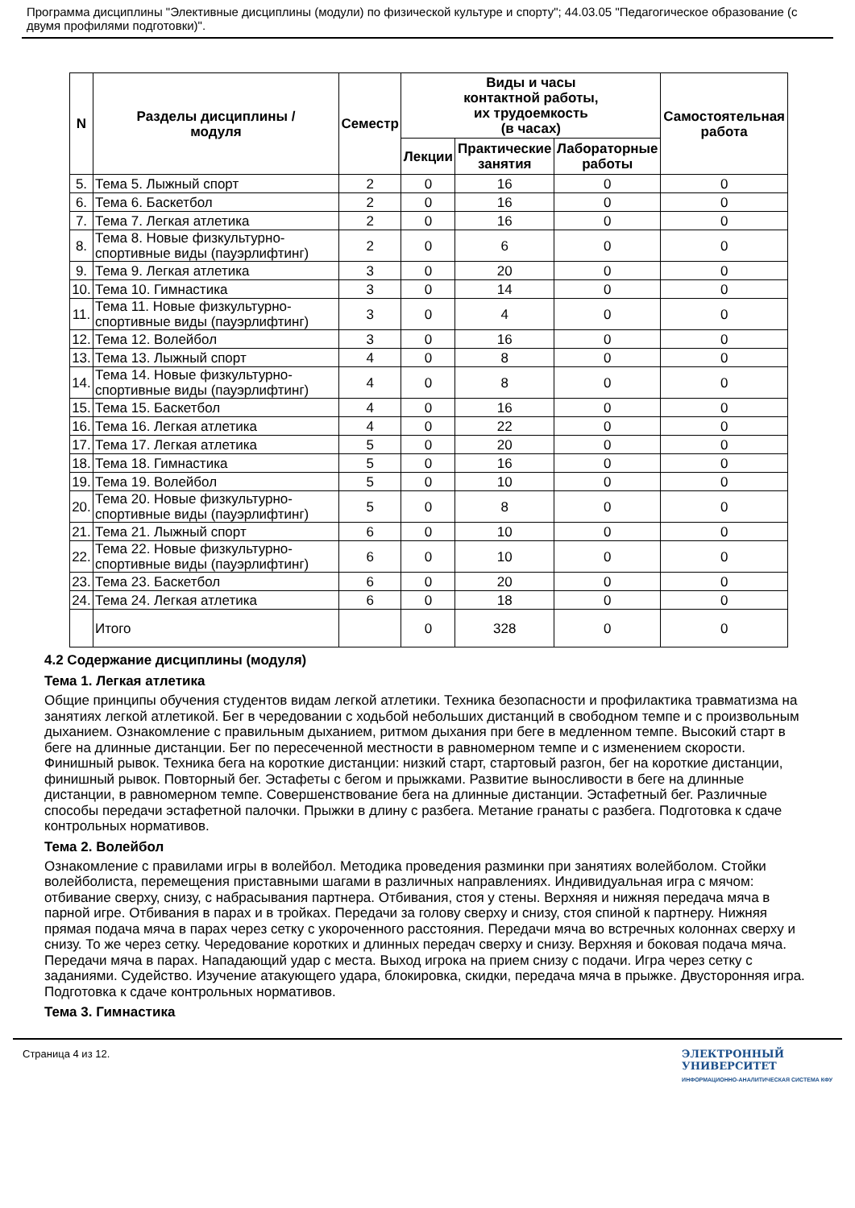Программа дисциплины "Элективные дисциплины (модули) по физической культуре и спорту"; 44.03.05 "Педагогическое образование (с двумя профилями подготовки)".
| N | Разделы дисциплины / модуля | Семестр | Виды и часы контактной работы, их трудоемкость (в часах) | | | Самостоятельная работа |
| --- | --- | --- | --- | --- | --- | --- |
| | | | Лекции | Практические занятия | Лабораторные работы | |
| 5. | Тема 5. Лыжный спорт | 2 | 0 | 16 | 0 | 0 |
| 6. | Тема 6. Баскетбол | 2 | 0 | 16 | 0 | 0 |
| 7. | Тема 7. Легкая атлетика | 2 | 0 | 16 | 0 | 0 |
| 8. | Тема 8. Новые физкультурно-спортивные виды (пауэрлифтинг) | 2 | 0 | 6 | 0 | 0 |
| 9. | Тема 9. Легкая атлетика | 3 | 0 | 20 | 0 | 0 |
| 10. | Тема 10. Гимнастика | 3 | 0 | 14 | 0 | 0 |
| 11. | Тема 11. Новые физкультурно-спортивные виды (пауэрлифтинг) | 3 | 0 | 4 | 0 | 0 |
| 12. | Тема 12. Волейбол | 3 | 0 | 16 | 0 | 0 |
| 13. | Тема 13. Лыжный спорт | 4 | 0 | 8 | 0 | 0 |
| 14. | Тема 14. Новые физкультурно-спортивные виды (пауэрлифтинг) | 4 | 0 | 8 | 0 | 0 |
| 15. | Тема 15. Баскетбол | 4 | 0 | 16 | 0 | 0 |
| 16. | Тема 16. Легкая атлетика | 4 | 0 | 22 | 0 | 0 |
| 17. | Тема 17. Легкая атлетика | 5 | 0 | 20 | 0 | 0 |
| 18. | Тема 18. Гимнастика | 5 | 0 | 16 | 0 | 0 |
| 19. | Тема 19. Волейбол | 5 | 0 | 10 | 0 | 0 |
| 20. | Тема 20. Новые физкультурно-спортивные виды (пауэрлифтинг) | 5 | 0 | 8 | 0 | 0 |
| 21. | Тема 21. Лыжный спорт | 6 | 0 | 10 | 0 | 0 |
| 22. | Тема 22. Новые физкультурно-спортивные виды (пауэрлифтинг) | 6 | 0 | 10 | 0 | 0 |
| 23. | Тема 23. Баскетбол | 6 | 0 | 20 | 0 | 0 |
| 24. | Тема 24. Легкая атлетика | 6 | 0 | 18 | 0 | 0 |
| | Итого | | 0 | 328 | 0 | 0 |
4.2 Содержание дисциплины (модуля)
Тема 1. Легкая атлетика
Общие принципы обучения студентов видам легкой атлетики. Техника безопасности и профилактика травматизма на занятиях легкой атлетикой. Бег в чередовании с ходьбой небольших дистанций в свободном темпе и с произвольным дыханием. Ознакомление с правильным дыханием, ритмом дыхания при беге в медленном темпе. Высокий старт в беге на длинные дистанции. Бег по пересеченной местности в равномерном темпе и с изменением скорости. Финишный рывок. Техника бега на короткие дистанции: низкий старт, стартовый разгон, бег на короткие дистанции, финишный рывок. Повторный бег. Эстафеты с бегом и прыжками. Развитие выносливости в беге на длинные дистанции, в равномерном темпе. Совершенствование бега на длинные дистанции. Эстафетный бег. Различные способы передачи эстафетной палочки. Прыжки в длину с разбега. Метание гранаты с разбега. Подготовка к сдаче контрольных нормативов.
Тема 2. Волейбол
Ознакомление с правилами игры в волейбол. Методика проведения разминки при занятиях волейболом. Стойки волейболиста, перемещения приставными шагами в различных направлениях. Индивидуальная игра с мячом: отбивание сверху, снизу, с набрасывания партнера. Отбивания, стоя у стены. Верхняя и нижняя передача мяча в парной игре. Отбивания в парах и в тройках. Передачи за голову сверху и снизу, стоя спиной к партнеру. Нижняя прямая подача мяча в парах через сетку с укороченного расстояния. Передачи мяча во встречных колоннах сверху и снизу. То же через сетку. Чередование коротких и длинных передач сверху и снизу. Верхняя и боковая подача мяча. Передачи мяча в парах. Нападающий удар с места. Выход игрока на прием снизу с подачи. Игра через сетку с заданиями. Судейство. Изучение атакующего удара, блокировка, скидки, передача мяча в прыжке. Двусторонняя игра. Подготовка к сдаче контрольных нормативов.
Тема 3. Гимнастика
Страница 4 из 12. ЭЛЕКТРОННЫЙ
УНИВЕРСИТЕТ
ИНФОРМАЦИОННО-АНАЛИТИЧЕСКАЯ СИСТЕМА КФУ